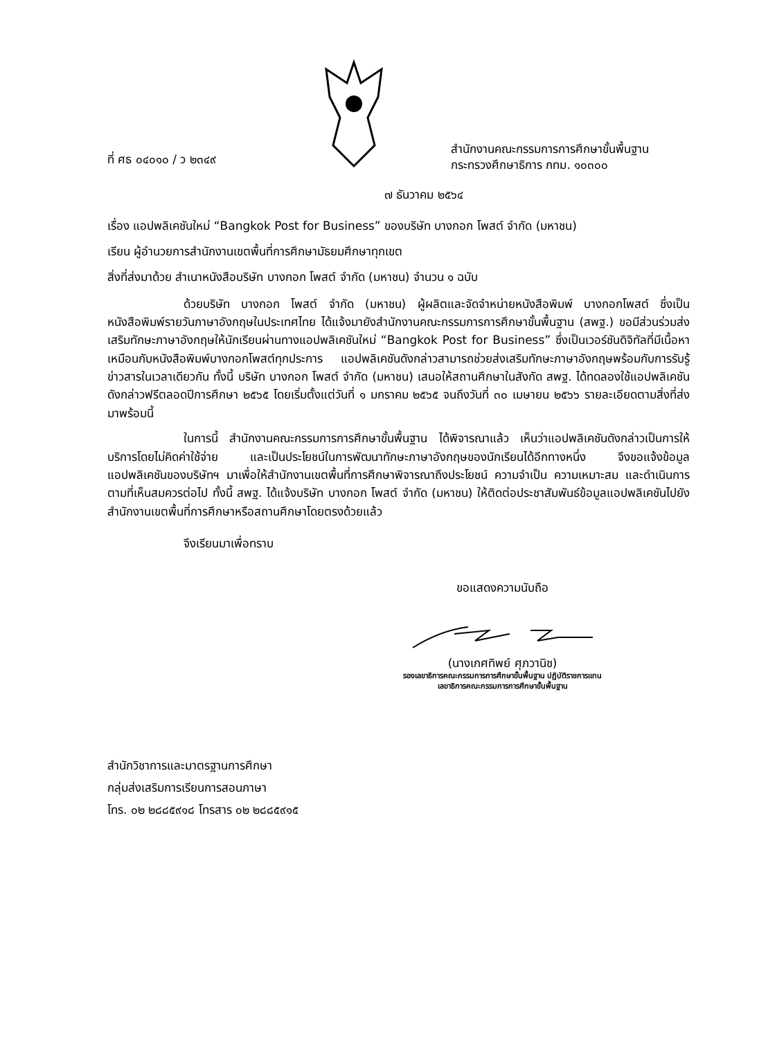ที่ ศธ ๐๔๐๑๐ / ว ๒๓๔๙
สำนักงานคณะกรรมการการศึกษาขั้นพื้นฐาน
กระทรวงศึกษาธิการ กทม. ๑๐๓๐๐
๗ ธันวาคม ๒๕๖๔
เรื่อง แอปพลิเคชันใหม่ “Bangkok Post for Business” ของบริษัท บางกอก โพสต์ จำกัด (มหาชน)
เรียน ผู้อำนวยการสำนักงานเขตพื้นที่การศึกษามัธยมศึกษาทุกเขต
สิ่งที่ส่งมาด้วย สำเนาหนังสือบริษัท บางกอก โพสต์ จำกัด (มหาชน) จำนวน ๑ ฉบับ
ด้วยบริษัท บางกอก โพสต์ จำกัด (มหาชน) ผู้ผลิตและจัดจำหน่ายหนังสือพิมพ์ บางกอกโพสต์ ซึ่งเป็นหนังสือพิมพ์รายวันภาษาอังกฤษในประเทศไทย ได้แจ้งมายังสำนักงานคณะกรรมการการศึกษาขั้นพื้นฐาน (สพฐ.) ขอมีส่วนร่วมส่งเสริมทักษะภาษาอังกฤษให้นักเรียนผ่านทางแอปพลิเคชันใหม่ “Bangkok Post for Business” ซึ่งเป็นเวอร์ชันดิจิทัลที่มีเนื้อหาเหมือนกับหนังสือพิมพ์บางกอกโพสต์ทุกประการ แอปพลิเคชันดังกล่าวสามารถช่วยส่งเสริมทักษะภาษาอังกฤษพร้อมกับการรับรู้ข่าวสารในเวลาเดียวกัน ทั้งนี้ บริษัท บางกอก โพสต์ จำกัด (มหาชน) เสนอให้สถานศึกษาในสังกัด สพฐ. ได้ทดลองใช้แอปพลิเคชันดังกล่าวฟรีตลอดปีการศึกษา ๒๕๖๕ โดยเริ่มตั้งแต่วันที่ ๑ มกราคม ๒๕๖๕ จนถึงวันที่ ๓๐ เมษายน ๒๕๖๖ รายละเอียดตามสิ่งที่ส่งมาพร้อมนี้
ในการนี้ สำนักงานคณะกรรมการการศึกษาขั้นพื้นฐาน ได้พิจารณาแล้ว เห็นว่าแอปพลิเคชันดังกล่าวเป็นการให้บริการโดยไม่คิดค่าใช้จ่าย และเป็นประโยชน์ในการพัฒนาทักษะภาษาอังกฤษของนักเรียนได้อีกทางหนึ่ง จึงขอแจ้งข้อมูลแอปพลิเคชันของบริษัทฯ มาเพื่อให้สำนักงานเขตพื้นที่การศึกษาพิจารณาถึงประโยชน์ ความจำเป็น ความเหมาะสม และดำเนินการตามที่เห็นสมควรต่อไป ทั้งนี้ สพฐ. ได้แจ้งบริษัท บางกอก โพสต์ จำกัด (มหาชน) ให้ติดต่อประชาสัมพันธ์ข้อมูลแอปพลิเคชันไปยังสำนักงานเขตพื้นที่การศึกษาหรือสถานศึกษาโดยตรงด้วยแล้ว
จึงเรียนมาเพื่อทราบ
ขอแสดงความนับถือ
(นางเกศทิพย์ ศุภวานิช)
รองเลขาธิการคณะกรรมการการศึกษาขั้นพื้นฐาน ปฏิบัติราชการแทน
เลขาธิการคณะกรรมการการศึกษาขั้นพื้นฐาน
สำนักวิชาการและมาตรฐานการศึกษา
กลุ่มส่งเสริมการเรียนการสอนภาษา
โทร. ๐๒ ๒๘๘๕๙๑๘ โทรสาร ๐๒ ๒๘๘๕๙๑๕